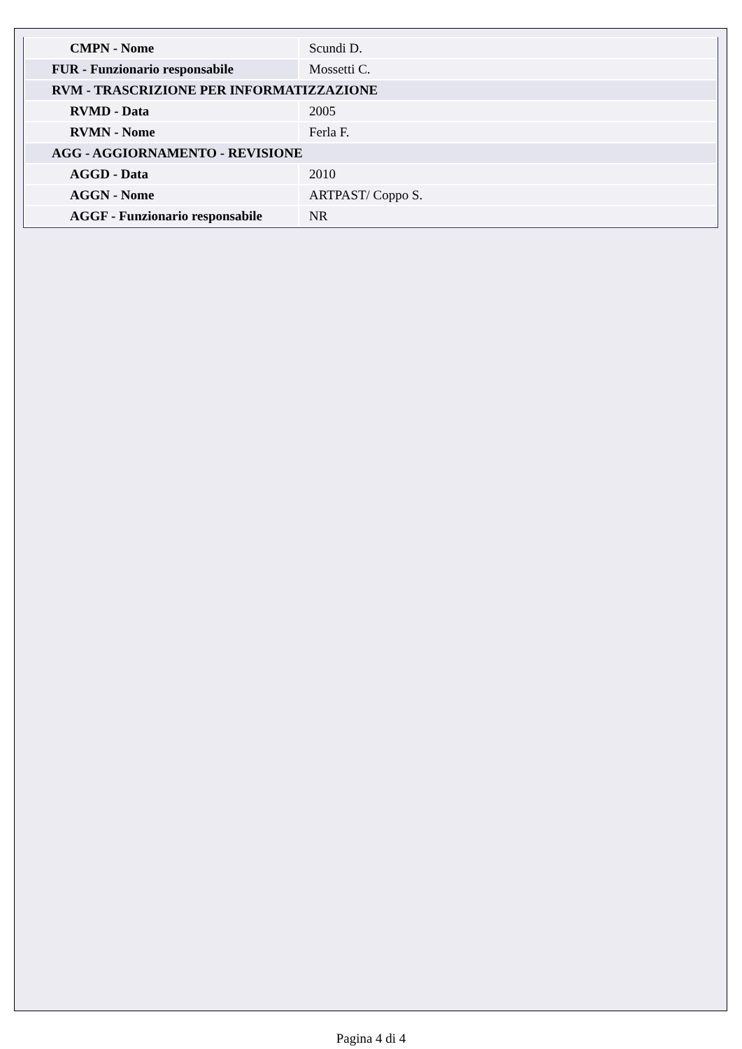| CMPN - Nome | Scundi D. |
| FUR - Funzionario responsabile | Mossetti C. |
| RVM - TRASCRIZIONE PER INFORMATIZZAZIONE | |
| RVMD - Data | 2005 |
| RVMN - Nome | Ferla F. |
| AGG - AGGIORNAMENTO - REVISIONE | |
| AGGD - Data | 2010 |
| AGGN - Nome | ARTPAST/ Coppo S. |
| AGGF - Funzionario responsabile | NR |
Pagina 4 di 4